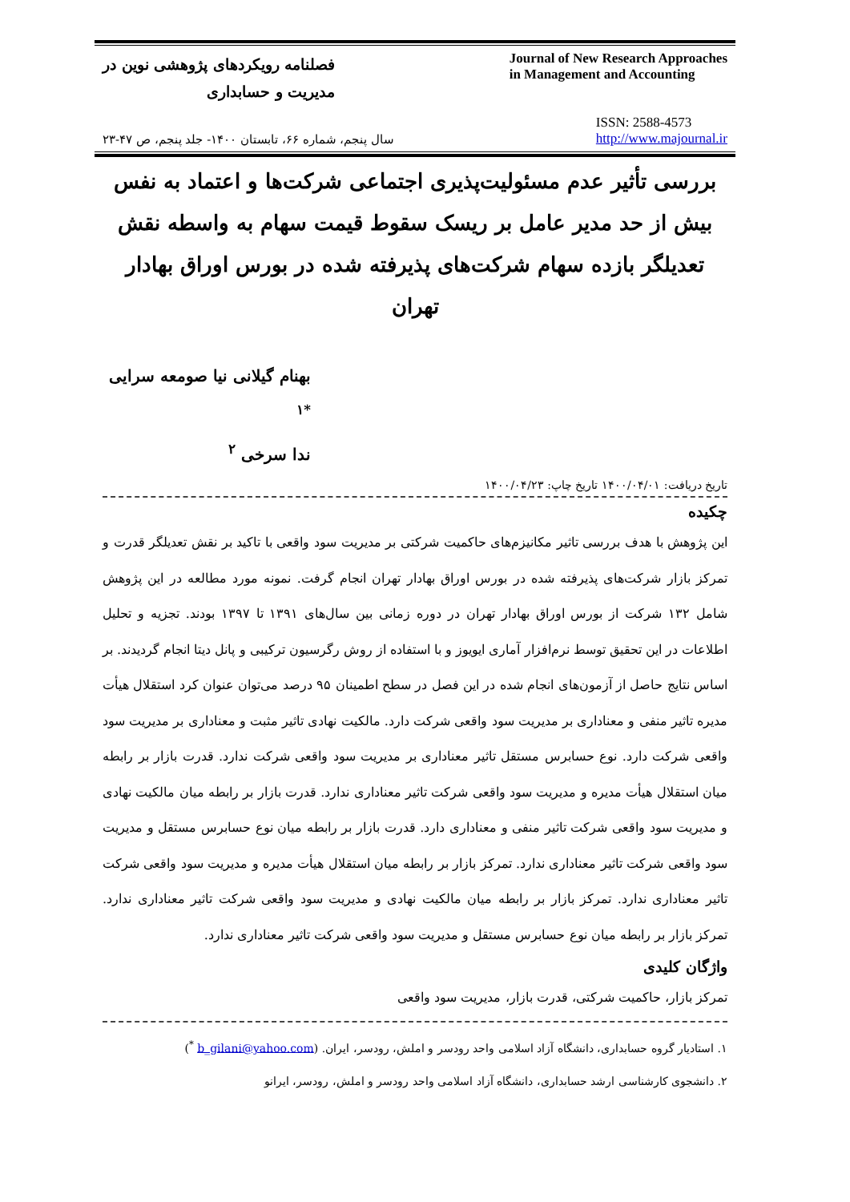فصلنامه رویکردهای پژوهشی نوین در
مدیریت و حسابداری
Journal of New Research Approaches
in Management and Accounting
سال پنجم، شماره ۶۶، تابستان ۱۴۰۰- جلد پنجم، ص ۴۷-۲۳
ISSN: 2588-4573
http://www.majournal.ir
بررسی تأثیر عدم مسئولیت‌پذیری اجتماعی شرکت‌ها و اعتماد به نفس بیش از حد مدیر عامل بر ریسک سقوط قیمت سهام به واسطه نقش تعدیلگر بازده سهام شرکت‌های پذیرفته شده در بورس اوراق بهادار تهران
بهنام گیلانی نیا صومعه سرایی <sup>*۱</sup>
ندا سرخی <sup>۲</sup>
تاریخ دریافت: ۱۴۰۰/۰۴/۰۱ تاریخ چاپ: ۱۴۰۰/۰۴/۲۳
چکیده
این پژوهش با هدف بررسی تاثیر مکانیزم‌های حاکمیت شرکتی بر مدیریت سود واقعی با تاکید بر نقش تعدیلگر قدرت و تمرکز بازار شرکت‌های پذیرفته شده در بورس اوراق بهادار تهران انجام گرفت. نمونه مورد مطالعه در این پژوهش شامل ۱۳۲ شرکت از بورس اوراق بهادار تهران در دوره زمانی بین سال‌های ۱۳۹۱ تا ۱۳۹۷ بودند. تجزیه و تحلیل اطلاعات در این تحقیق توسط نرم‌افزار آماری ایویوز و با استفاده از روش رگرسیون ترکیبی و پانل دیتا انجام گردیدند. بر اساس نتایج حاصل از آزمون‌های انجام شده در این فصل در سطح اطمینان ۹۵ درصد می‌توان عنوان کرد استقلال هیأت مدیره تاثیر منفی و معناداری بر مدیریت سود واقعی شرکت دارد. مالکیت نهادی تاثیر مثبت و معناداری بر مدیریت سود واقعی شرکت دارد. نوع حسابرس مستقل تاثیر معناداری بر مدیریت سود واقعی شرکت ندارد. قدرت بازار بر رابطه میان استقلال هیأت مدیره و مدیریت سود واقعی شرکت تاثیر معناداری ندارد. قدرت بازار بر رابطه میان مالکیت نهادی و مدیریت سود واقعی شرکت تاثیر منفی و معناداری دارد. قدرت بازار بر رابطه میان نوع حسابرس مستقل و مدیریت سود واقعی شرکت تاثیر معناداری ندارد. تمرکز بازار بر رابطه میان استقلال هیأت مدیره و مدیریت سود واقعی شرکت تاثیر معناداری ندارد. تمرکز بازار بر رابطه میان مالکیت نهادی و مدیریت سود واقعی شرکت تاثیر معناداری ندارد. تمرکز بازار بر رابطه میان نوع حسابرس مستقل و مدیریت سود واقعی شرکت تاثیر معناداری ندارد.
واژگان کلیدی
تمرکز بازار، حاکمیت شرکتی، قدرت بازار، مدیریت سود واقعی
۱. استادیار گروه حسابداری، دانشگاه آزاد اسلامی واحد رودسر و املش، رودسر، ایران. (b_gilani@yahoo.com <sup>*</sup>)
۲. دانشجوی کارشناسی ارشد حسابداری، دانشگاه آزاد اسلامی واحد رودسر و املش، رودسر، ایرانو